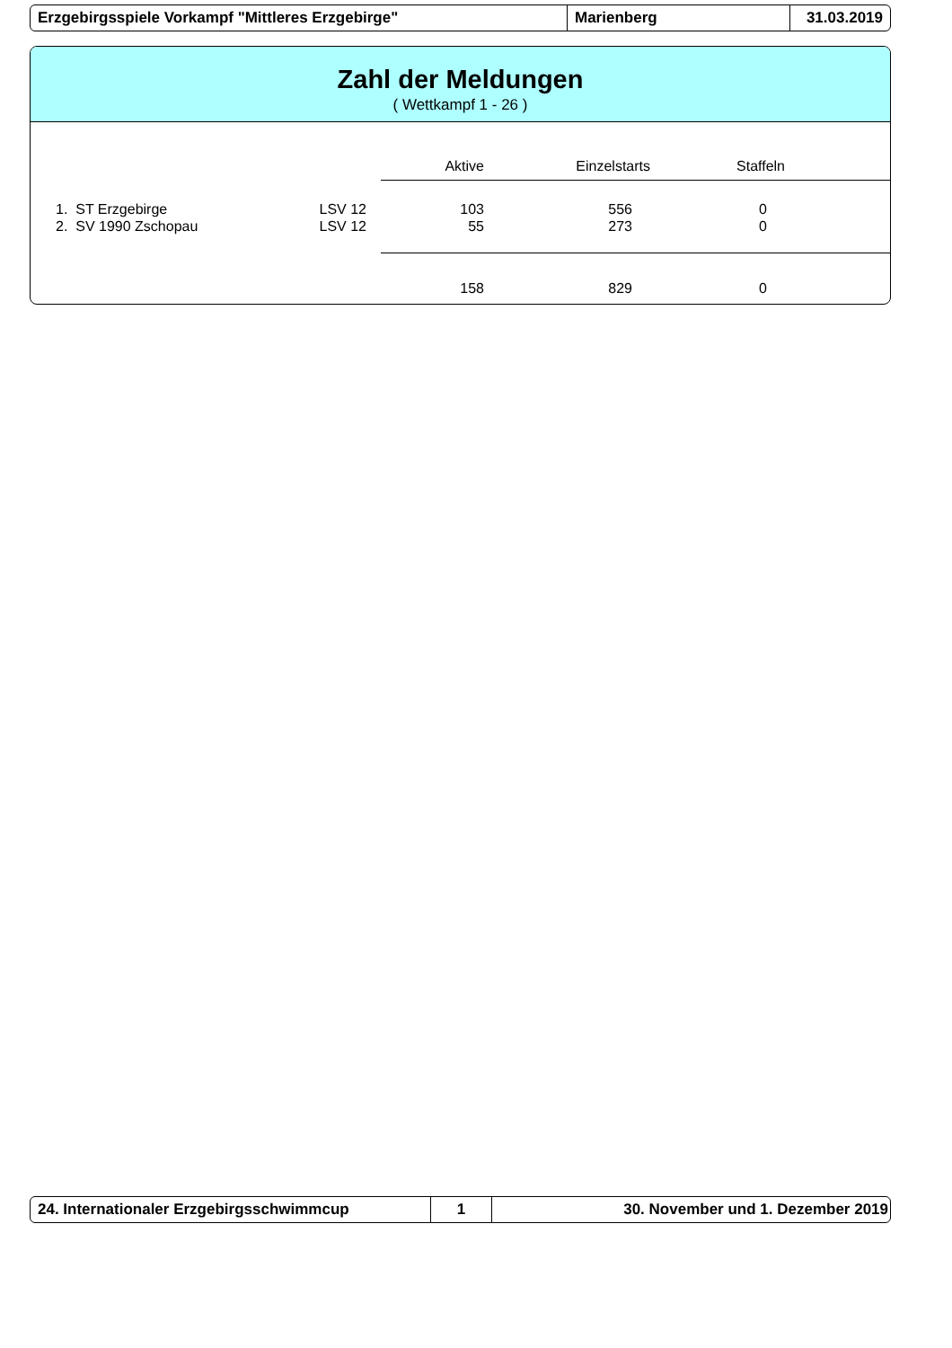Erzgebirgsspiele Vorkampf "Mittleres Erzgebirge" Marienberg 31.03.2019
Zahl der Meldungen
( Wettkampf 1 - 26 )
| | Aktive | Einzelstarts | Staffeln | |
| --- | --- | --- | --- | --- |
| 1. ST Erzgebirge LSV 12 | 103 | 556 | 0 | |
| 2. SV 1990 Zschopau LSV 12 | 55 | 273 | 0 | |
| | 158 | 829 | 0 | |
24. Internationaler Erzgebirgsschwimmcup 1 30. November und 1. Dezember 2019